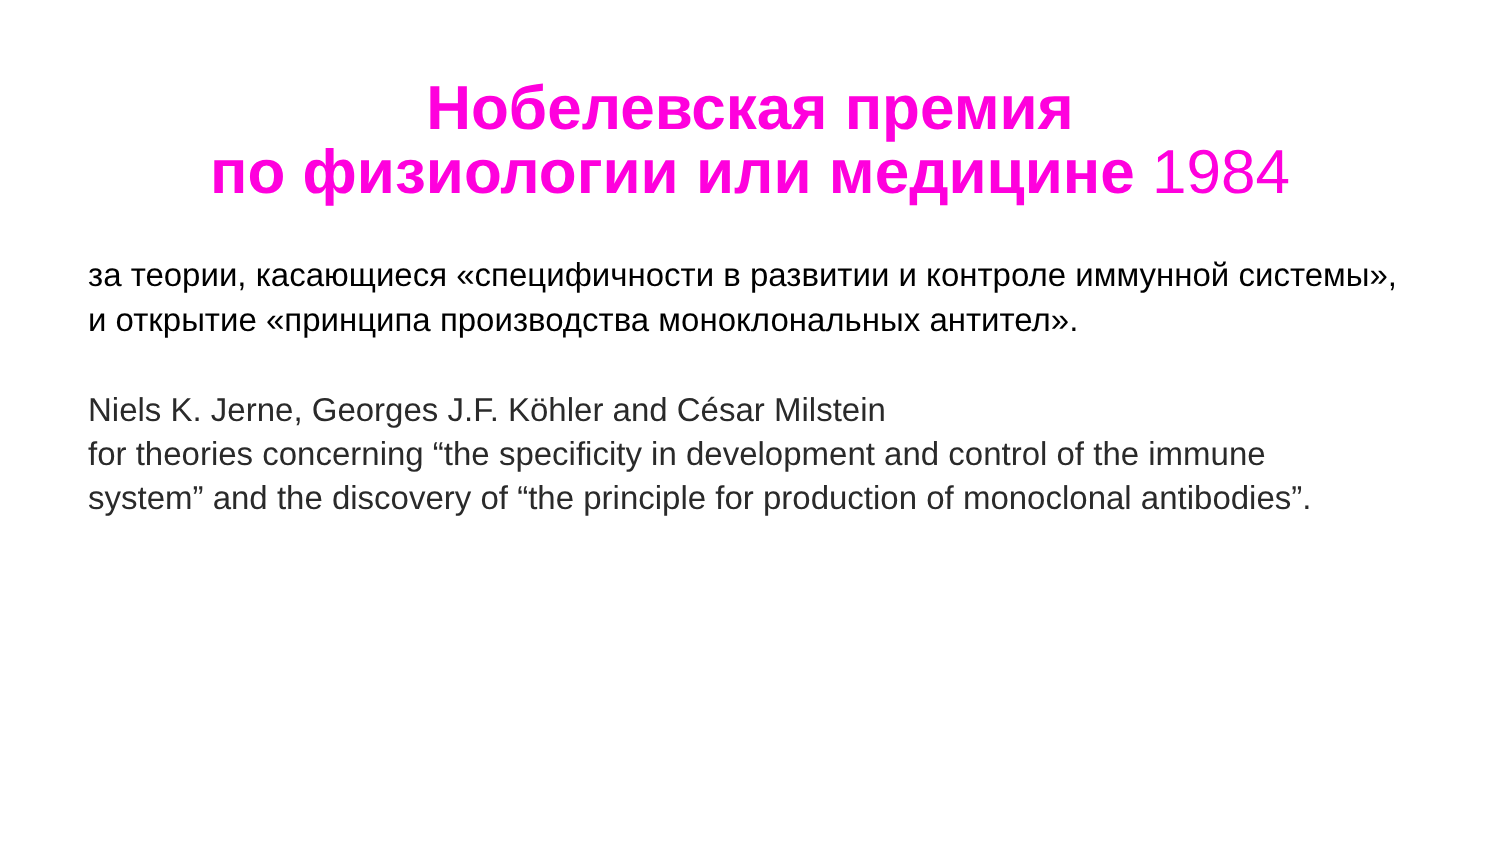Нобелевская премия
по физиологии или медицине 1984
за теории, касающиеся «специфичности в развитии и контроле иммунной системы», и открытие «принципа производства моноклональных антител».
Niels K. Jerne, Georges J.F. Köhler and César Milstein
for theories concerning “the specificity in development and control of the immune system” and the discovery of “the principle for production of monoclonal antibodies”.